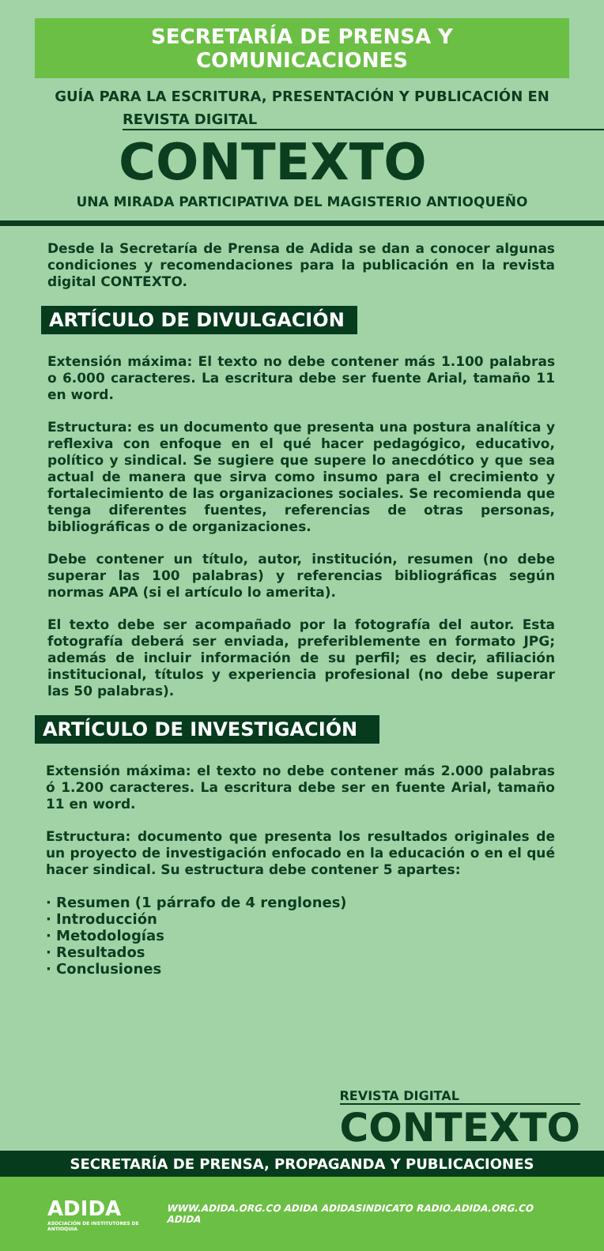SECRETARÍA DE PRENSA Y COMUNICACIONES
GUÍA PARA LA ESCRITURA, PRESENTACIÓN Y PUBLICACIÓN EN
REVISTA DIGITAL
CONTEXTO
UNA MIRADA PARTICIPATIVA DEL MAGISTERIO ANTIOQUEÑO
Desde la Secretaría de Prensa de Adida se dan a conocer algunas condiciones y recomendaciones para la publicación en la revista digital CONTEXTO.
ARTÍCULO DE DIVULGACIÓN
Extensión máxima: El texto no debe contener más 1.100 palabras o 6.000 caracteres. La escritura debe ser fuente Arial, tamaño 11 en word.
Estructura: es un documento que presenta una postura analítica y reflexiva con enfoque en el qué hacer pedagógico, educativo, político y sindical. Se sugiere que supere lo anecdótico y que sea actual de manera que sirva como insumo para el crecimiento y fortalecimiento de las organizaciones sociales. Se recomienda que tenga diferentes fuentes, referencias de otras personas, bibliográficas o de organizaciones.
Debe contener un título, autor, institución, resumen (no debe superar las 100 palabras) y referencias bibliográficas según normas APA (si el artículo lo amerita).
El texto debe ser acompañado por la fotografía del autor. Esta fotografía deberá ser enviada, preferiblemente en formato JPG; además de incluir información de su perfil; es decir, afiliación institucional, títulos y experiencia profesional (no debe superar las 50 palabras).
ARTÍCULO DE INVESTIGACIÓN
Extensión máxima: el texto no debe contener más 2.000 palabras ó 1.200 caracteres. La escritura debe ser en fuente Arial, tamaño 11 en word.
Estructura: documento que presenta los resultados originales de un proyecto de investigación enfocado en la educación o en el qué hacer sindical. Su estructura debe contener 5 apartes:
· Resumen (1 párrafo de 4 renglones)
· Introducción
· Metodologías
· Resultados
· Conclusiones
REVISTA DIGITAL
CONTEXTO
SECRETARÍA DE PRENSA, PROPAGANDA Y PUBLICACIONES
ADIDA
ASOCIACIÓN DE INSTITUTORES DE ANTIOQUIA
WWW.ADIDA.ORG.CO ADIDA ADIDASINDICATO RADIO.ADIDA.ORG.CO ADIDA